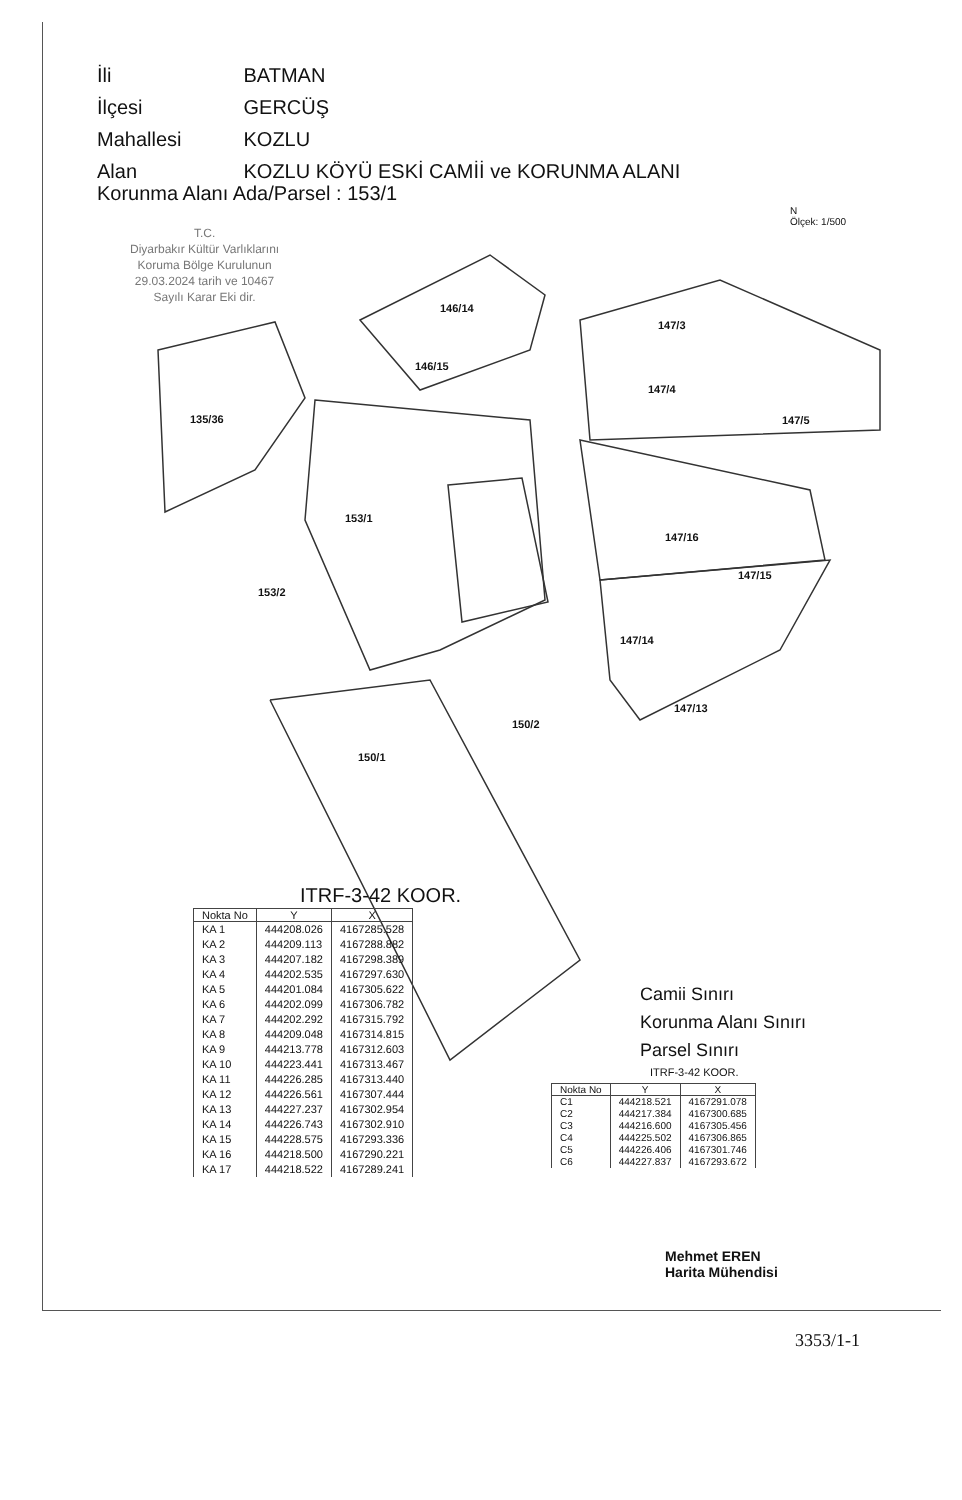| İli | BATMAN |
| İlçesi | GERCÜŞ |
| Mahallesi | KOZLU |
| Alan | KOZLU KÖYÜ ESKİ CAMİİ ve KORUNMA ALANI |
Korunma Alanı Ada/Parsel : 153/1
N
Ölçek: 1/500
T.C.
Diyarbakır Kültür Varlıklarını
Koruma Bölge Kurulunun
29.03.2024 tarih ve 10467
Sayılı Karar Eki dir.
135/36
146/14
146/15
153/1
153/2
147/3
147/4
147/5
147/16
147/15
147/14
147/13
150/2
150/1
ITRF-3-42 KOOR.
| Nokta No | Y | X |
| --- | --- | --- |
| KA 1 KA 2 KA 3 KA 4 KA 5 KA 6 KA 7 KA 8 KA 9 KA 10 KA 11 KA 12 KA 13 KA 14 KA 15 KA 16 KA 17 | 444208.026 444209.113 444207.182 444202.535 444201.084 444202.099 444202.292 444209.048 444213.778 444223.441 444226.285 444226.561 444227.237 444226.743 444228.575 444218.500 444218.522 | 4167285.528 4167288.882 4167298.389 4167297.630 4167305.622 4167306.782 4167315.792 4167314.815 4167312.603 4167313.467 4167313.440 4167307.444 4167302.954 4167302.910 4167293.336 4167290.221 4167289.241 |
Camii Sınırı
Korunma Alanı Sınırı
Parsel Sınırı
ITRF-3-42 KOOR.
| Nokta No | Y | X |
| --- | --- | --- |
| C1 C2 C3 C4 C5 C6 | 444218.521 444217.384 444216.600 444225.502 444226.406 444227.837 | 4167291.078 4167300.685 4167305.456 4167306.865 4167301.746 4167293.672 |
Mehmet EREN
Harita Mühendisi
3353/1-1